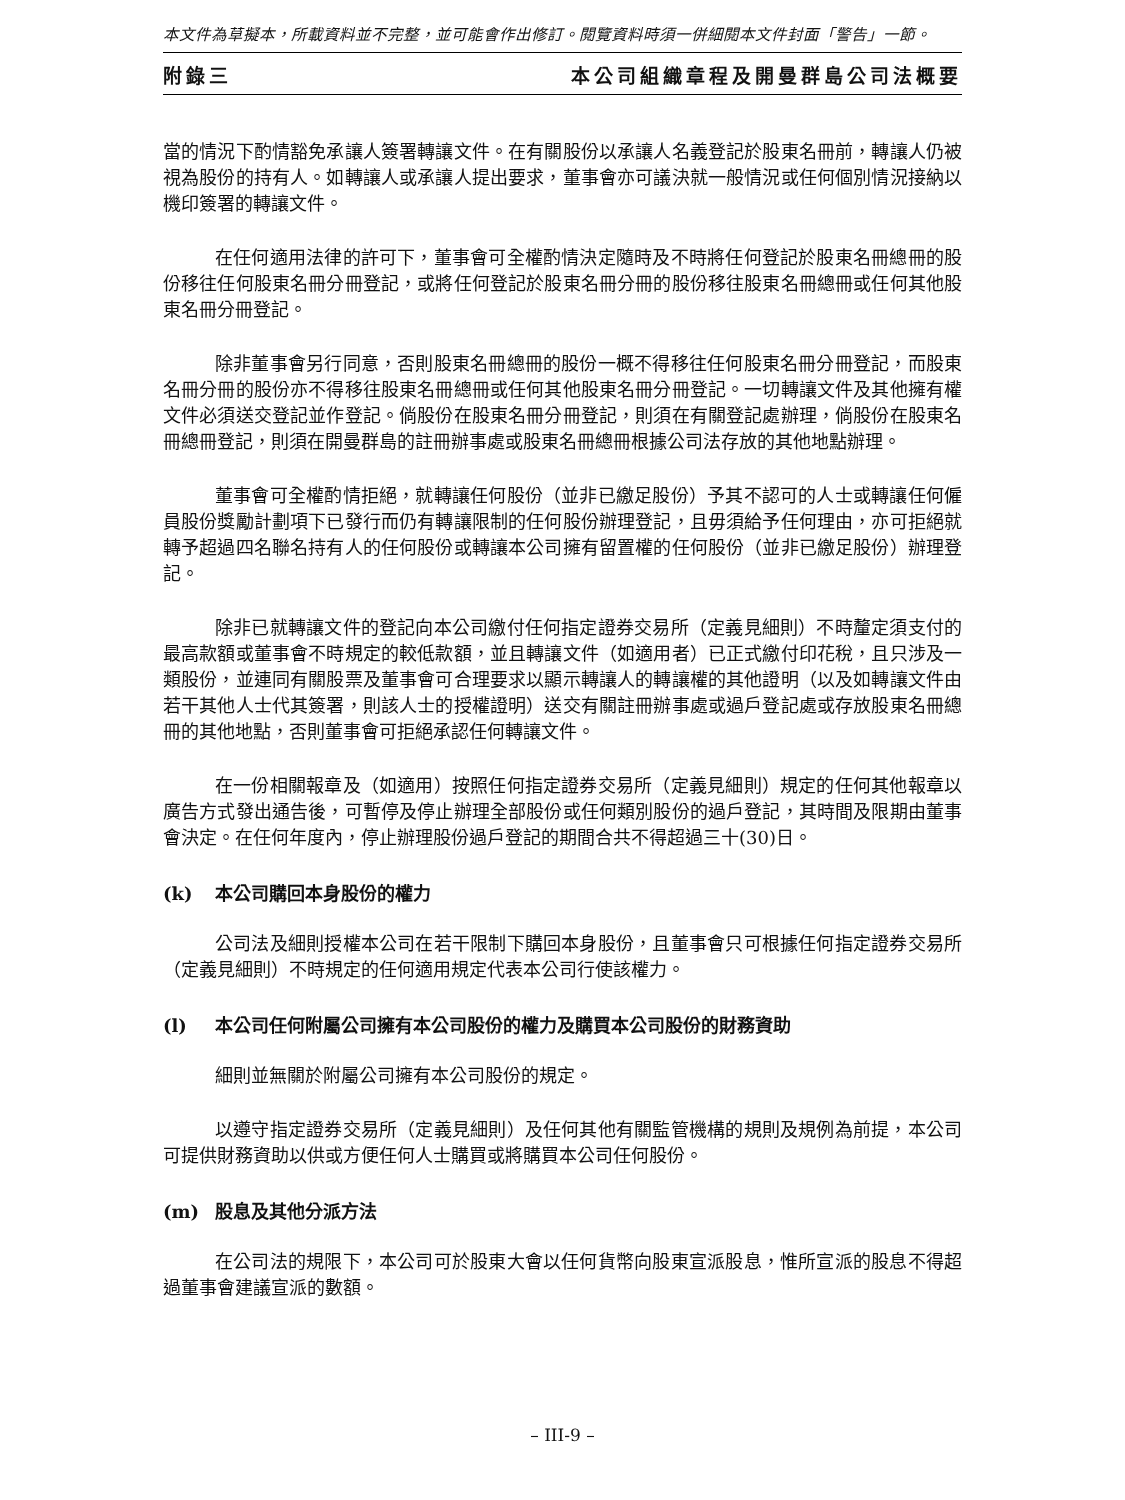本文件為草擬本，所載資料並不完整，並可能會作出修訂。閱覽資料時須一併細閱本文件封面「警告」一節。
附錄三 本公司組織章程及開曼群島公司法概要
當的情況下酌情豁免承讓人簽署轉讓文件。在有關股份以承讓人名義登記於股東名冊前，轉讓人仍被視為股份的持有人。如轉讓人或承讓人提出要求，董事會亦可議決就一般情況或任何個別情況接納以機印簽署的轉讓文件。
在任何適用法律的許可下，董事會可全權酌情決定隨時及不時將任何登記於股東名冊總冊的股份移往任何股東名冊分冊登記，或將任何登記於股東名冊分冊的股份移往股東名冊總冊或任何其他股東名冊分冊登記。
除非董事會另行同意，否則股東名冊總冊的股份一概不得移往任何股東名冊分冊登記，而股東名冊分冊的股份亦不得移往股東名冊總冊或任何其他股東名冊分冊登記。一切轉讓文件及其他擁有權文件必須送交登記並作登記。倘股份在股東名冊分冊登記，則須在有關登記處辦理，倘股份在股東名冊總冊登記，則須在開曼群島的註冊辦事處或股東名冊總冊根據公司法存放的其他地點辦理。
董事會可全權酌情拒絕，就轉讓任何股份（並非已繳足股份）予其不認可的人士或轉讓任何僱員股份獎勵計劃項下已發行而仍有轉讓限制的任何股份辦理登記，且毋須給予任何理由，亦可拒絕就轉予超過四名聯名持有人的任何股份或轉讓本公司擁有留置權的任何股份（並非已繳足股份）辦理登記。
除非已就轉讓文件的登記向本公司繳付任何指定證券交易所（定義見細則）不時釐定須支付的最高款額或董事會不時規定的較低款額，並且轉讓文件（如適用者）已正式繳付印花稅，且只涉及一類股份，並連同有關股票及董事會可合理要求以顯示轉讓人的轉讓權的其他證明（以及如轉讓文件由若干其他人士代其簽署，則該人士的授權證明）送交有關註冊辦事處或過戶登記處或存放股東名冊總冊的其他地點，否則董事會可拒絕承認任何轉讓文件。
在一份相關報章及（如適用）按照任何指定證券交易所（定義見細則）規定的任何其他報章以廣告方式發出通告後，可暫停及停止辦理全部股份或任何類別股份的過戶登記，其時間及限期由董事會決定。在任何年度內，停止辦理股份過戶登記的期間合共不得超過三十(30)日。
(k) 本公司購回本身股份的權力
公司法及細則授權本公司在若干限制下購回本身股份，且董事會只可根據任何指定證券交易所（定義見細則）不時規定的任何適用規定代表本公司行使該權力。
(l) 本公司任何附屬公司擁有本公司股份的權力及購買本公司股份的財務資助
細則並無關於附屬公司擁有本公司股份的規定。
以遵守指定證券交易所（定義見細則）及任何其他有關監管機構的規則及規例為前提，本公司可提供財務資助以供或方便任何人士購買或將購買本公司任何股份。
(m) 股息及其他分派方法
在公司法的規限下，本公司可於股東大會以任何貨幣向股東宣派股息，惟所宣派的股息不得超過董事會建議宣派的數額。
– III-9 –